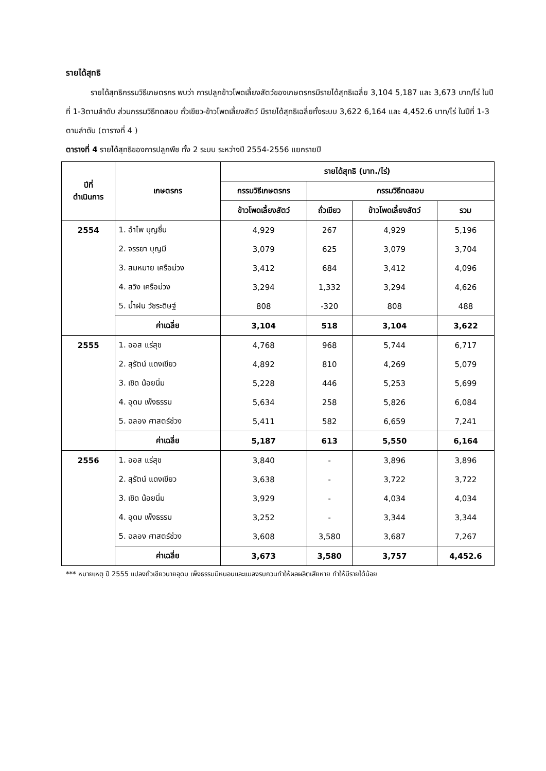รายได้สุทธิ
รายได้สุทธิกรรมวิธีเกษตรกร พบว่า การปลูกข้าวโพดเลี้ยงสัตว์ของเกษตรกรมีรายได้สุทธิเฉลี่ย 3,104 5,187 และ 3,673 บาท/ไร่ ในปีที่ 1-3ตามลำดับ ส่วนกรรมวิธีทดสอบ ถั่วเขียว-ข้าวโพดเลี้ยงสัตว์ มีรายได้สุทธิเฉลี่ยทั้งระบบ 3,622 6,164 และ 4,452.6 บาท/ไร่ ในปีที่ 1-3 ตามลำดับ (ตารางที่ 4 )
ตารางที่ 4 รายได้สุทธิของการปลูกพืช ทั้ง 2 ระบบ ระหว่างปี 2554-2556 แยกรายปี
| ปีที่ ดำเนินการ | เกษตรกร | รายได้สุทธิ (บาท./ไร่) | | | |
| --- | --- | --- | --- | --- | --- |
| | | กรรมวิธีเกษตรกร | กรรมวิธีทดสอบ | | |
| | | ข้าวโพดเลี้ยงสัตว์ | ถั่วเขียว | ข้าวโพดเลี้ยงสัตว์ | รวม |
| 2554 | 1. อำไพ บุญชื่น | 4,929 | 267 | 4,929 | 5,196 |
| | 2. จรรยา บุญมี | 3,079 | 625 | 3,079 | 3,704 |
| | 3. สมหมาย เครือม่วง | 3,412 | 684 | 3,412 | 4,096 |
| | 4. สวิง เครือม่วง | 3,294 | 1,332 | 3,294 | 4,626 |
| | 5. น้ำฝน วัชระดิษฐ์ | 808 | -320 | 808 | 488 |
| | ค่าเฉลี่ย | 3,104 | 518 | 3,104 | 3,622 |
| 2555 | 1. ออส แร่สุข | 4,768 | 968 | 5,744 | 6,717 |
| | 2. สุรัตน์ แดงเขียว | 4,892 | 810 | 4,269 | 5,079 |
| | 3. เชิด น้อยนิ่ม | 5,228 | 446 | 5,253 | 5,699 |
| | 4. อุดม เพ็งธรรม | 5,634 | 258 | 5,826 | 6,084 |
| | 5. ฉลอง ศาสตร์ช่วง | 5,411 | 582 | 6,659 | 7,241 |
| | ค่าเฉลี่ย | 5,187 | 613 | 5,550 | 6,164 |
| 2556 | 1. ออส แร่สุข | 3,840 | - | 3,896 | 3,896 |
| | 2. สุรัตน์ แดงเขียว | 3,638 | - | 3,722 | 3,722 |
| | 3. เชิด น้อยนิ่ม | 3,929 | - | 4,034 | 4,034 |
| | 4. อุดม เพ็งธรรม | 3,252 | - | 3,344 | 3,344 |
| | 5. ฉลอง ศาสตร์ช่วง | 3,608 | 3,580 | 3,687 | 7,267 |
| | ค่าเฉลี่ย | 3,673 | 3,580 | 3,757 | 4,452.6 |
*** หมายเหตุ ปี 2555 แปลงถั่วเขียวนายอุดม เพ็งธรรมมีหนอนและแมลงรบกวนทำให้ผลผลิตเสียหาย ทำให้มีรายได้น้อย